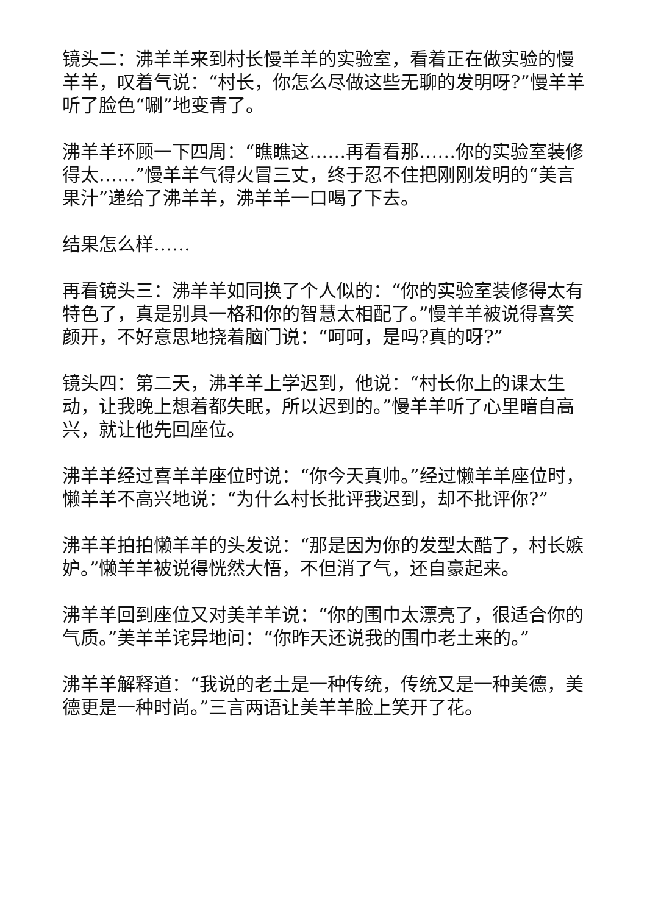镜头二：沸羊羊来到村长慢羊羊的实验室，看着正在做实验的慢羊羊，叹着气说：“村长，你怎么尽做这些无聊的发明呀?”慢羊羊听了脸色“唰”地变青了。
沸羊羊环顾一下四周：“瞧瞧这……再看看那……你的实验室装修得太……”慢羊羊气得火冒三丈，终于忍不住把刚刚发明的“美言果汁”递给了沸羊羊，沸羊羊一口喝了下去。
结果怎么样……
再看镜头三：沸羊羊如同换了个人似的：“你的实验室装修得太有特色了，真是别具一格和你的智慧太相配了。”慢羊羊被说得喜笑颜开，不好意思地挠着脑门说：“呵呵，是吗?真的呀?”
镜头四：第二天，沸羊羊上学迟到，他说：“村长你上的课太生动，让我晚上想着都失眠，所以迟到的。”慢羊羊听了心里暗自高兴，就让他先回座位。
沸羊羊经过喜羊羊座位时说：“你今天真帅。”经过懒羊羊座位时，懒羊羊不高兴地说：“为什么村长批评我迟到，却不批评你?”
沸羊羊拍拍懒羊羊的头发说：“那是因为你的发型太酷了，村长嫉妒。”懒羊羊被说得恍然大悟，不但消了气，还自豪起来。
沸羊羊回到座位又对美羊羊说：“你的围巾太漂亮了，很适合你的气质。”美羊羊诧异地问：“你昨天还说我的围巾老土来的。”
沸羊羊解释道：“我说的老土是一种传统，传统又是一种美德，美德更是一种时尚。”三言两语让美羊羊脸上笑开了花。